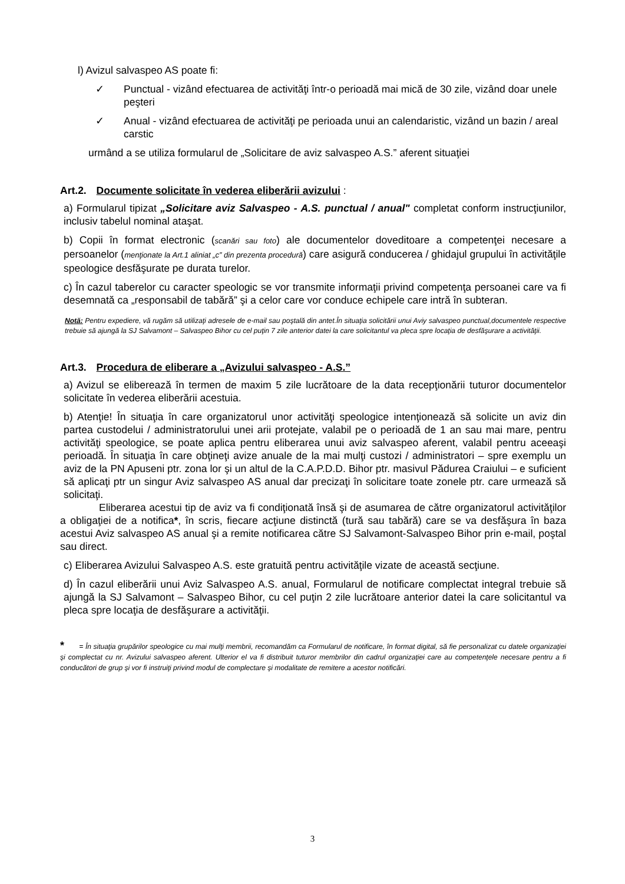l) Avizul salvaspeo AS poate fi:
✓ Punctual - vizând efectuarea de activităţi într-o perioadă mai mică de 30 zile, vizând doar unele peşteri
✓ Anual - vizând efectuarea de activităţi pe perioada unui an calendaristic, vizând un bazin / areal carstic
urmând a se utiliza formularul de „Solicitare de aviz salvaspeo A.S.” aferent situaţiei
Art.2. Documente solicitate în vederea eliberării avizului :
a) Formularul tipizat „Solicitare aviz Salvaspeo - A.S. punctual / anual" completat conform instrucţiunilor, inclusiv tabelul nominal ataşat.
b) Copii în format electronic (scanări sau foto) ale documentelor doveditoare a competenţei necesare a persoanelor (menţionate la Art.1 aliniat „c” din prezenta procedură) care asigură conducerea / ghidajul grupului în activităţile speologice desfăşurate pe durata turelor.
c) În cazul taberelor cu caracter speologic se vor transmite informaţii privind competenţa persoanei care va fi desemnată ca „responsabil de tabără” şi a celor care vor conduce echipele care intră în subteran.
Notă: Pentru expediere, vă rugăm să utilizaţi adresele de e-mail sau poştală din antet.În situaţia solicitării unui Aviy salvaspeo punctual,documentele respective trebuie să ajungă la SJ Salvamont – Salvaspeo Bihor cu cel puţin 7 zile anterior datei la care solicitantul va pleca spre locaţia de desfăşurare a activităţii.
Art.3. Procedura de eliberare a „Avizului salvaspeo - A.S.”
a) Avizul se eliberează în termen de maxim 5 zile lucrătoare de la data recepţionării tuturor documentelor solicitate în vederea eliberării acestuia.
b) Atenţie! În situaţia în care organizatorul unor activităţi speologice intenţionează să solicite un aviz din partea custodelui / administratorului unei arii protejate, valabil pe o perioadă de 1 an sau mai mare, pentru activităţi speologice, se poate aplica pentru eliberarea unui aviz salvaspeo aferent, valabil pentru aceeaşi perioadă. În situaţia în care obţineţi avize anuale de la mai mulţi custozi / administratori – spre exemplu un aviz de la PN Apuseni ptr. zona lor şi un altul de la C.A.P.D.D. Bihor ptr. masivul Pădurea Craiului – e suficient să aplicaţi ptr un singur Aviz salvaspeo AS anual dar precizaţi în solicitare toate zonele ptr. care urmează să solicitaţi.
Eliberarea acestui tip de aviz va fi condiţionată însă şi de asumarea de către organizatorul activităţilor a obligaţiei de a notifica*, în scris, fiecare acţiune distinctă (tură sau tabără) care se va desfăşura în baza acestui Aviz salvaspeo AS anual şi a remite notificarea către SJ Salvamont-Salvaspeo Bihor prin e-mail, poştal sau direct.
c) Eliberarea Avizului Salvaspeo A.S. este gratuită pentru activităţile vizate de această secţiune.
d) În cazul eliberării unui Aviz Salvaspeo A.S. anual, Formularul de notificare complectat integral trebuie să ajungă la SJ Salvamont – Salvaspeo Bihor, cu cel puţin 2 zile lucrătoare anterior datei la care solicitantul va pleca spre locaţia de desfăşurare a activităţii.
* = În situaţia grupărilor speologice cu mai mulţi membrii, recomandăm ca Formularul de notificare, în format digital, să fie personalizat cu datele organizaţiei şi complectat cu nr. Avizului salvaspeo aferent. Ulterior el va fi distribuit tuturor membrilor din cadrul organizaţiei care au competenţele necesare pentru a fi conducători de grup şi vor fi instruiţi privind modul de complectare şi modalitate de remitere a acestor notificări.
3